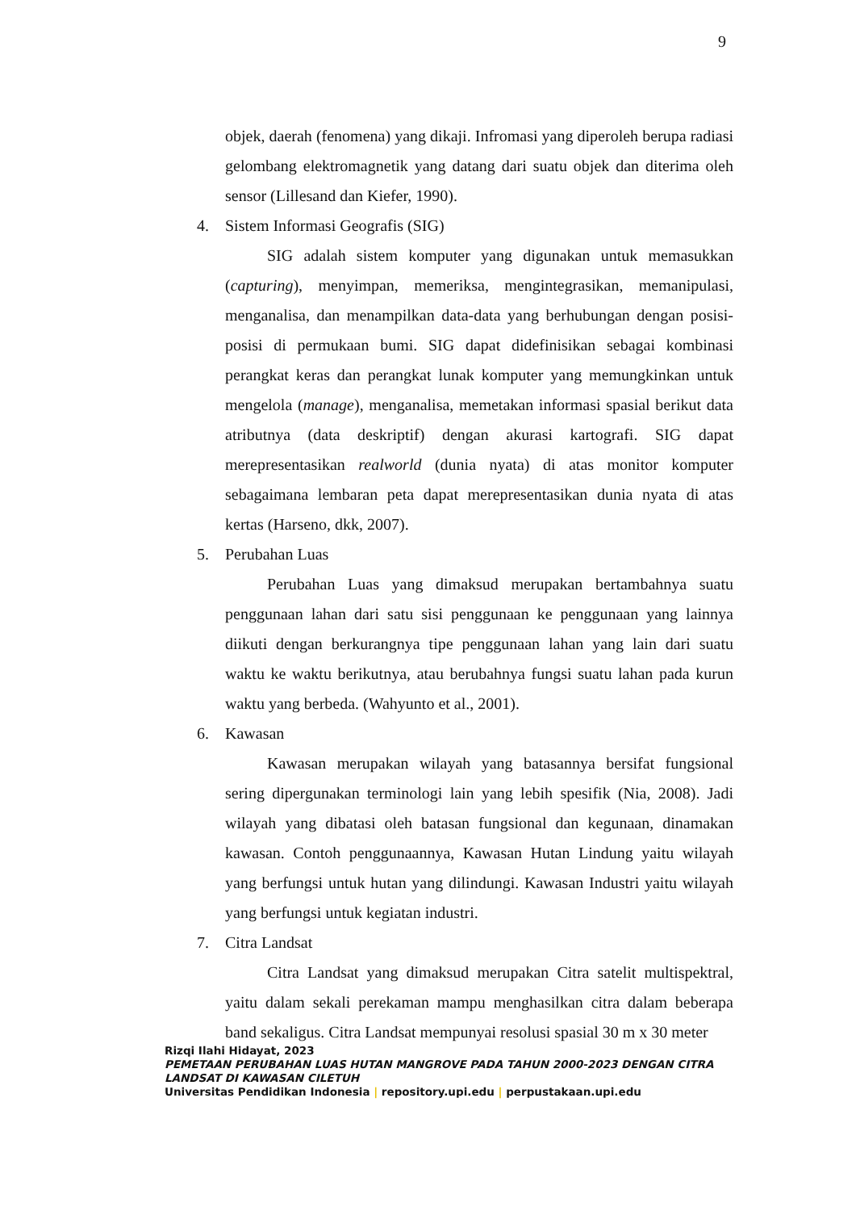9
objek, daerah (fenomena) yang dikaji. Infromasi yang diperoleh berupa radiasi gelombang elektromagnetik yang datang dari suatu objek dan diterima oleh sensor (Lillesand dan Kiefer, 1990).
4. Sistem Informasi Geografis (SIG)
SIG adalah sistem komputer yang digunakan untuk memasukkan (capturing), menyimpan, memeriksa, mengintegrasikan, memanipulasi, menganalisa, dan menampilkan data-data yang berhubungan dengan posisi-posisi di permukaan bumi. SIG dapat didefinisikan sebagai kombinasi perangkat keras dan perangkat lunak komputer yang memungkinkan untuk mengelola (manage), menganalisa, memetakan informasi spasial berikut data atributnya (data deskriptif) dengan akurasi kartografi. SIG dapat merepresentasikan realworld (dunia nyata) di atas monitor komputer sebagaimana lembaran peta dapat merepresentasikan dunia nyata di atas kertas (Harseno, dkk, 2007).
5. Perubahan Luas
Perubahan Luas yang dimaksud merupakan bertambahnya suatu penggunaan lahan dari satu sisi penggunaan ke penggunaan yang lainnya diikuti dengan berkurangnya tipe penggunaan lahan yang lain dari suatu waktu ke waktu berikutnya, atau berubahnya fungsi suatu lahan pada kurun waktu yang berbeda. (Wahyunto et al., 2001).
6. Kawasan
Kawasan merupakan wilayah yang batasannya bersifat fungsional sering dipergunakan terminologi lain yang lebih spesifik (Nia, 2008). Jadi wilayah yang dibatasi oleh batasan fungsional dan kegunaan, dinamakan kawasan. Contoh penggunaannya, Kawasan Hutan Lindung yaitu wilayah yang berfungsi untuk hutan yang dilindungi. Kawasan Industri yaitu wilayah yang berfungsi untuk kegiatan industri.
7. Citra Landsat
Citra Landsat yang dimaksud merupakan Citra satelit multispektral, yaitu dalam sekali perekaman mampu menghasilkan citra dalam beberapa band sekaligus. Citra Landsat mempunyai resolusi spasial 30 m x 30 meter
Rizqi Ilahi Hidayat, 2023
PEMETAAN PERUBAHAN LUAS HUTAN MANGROVE PADA TAHUN 2000-2023 DENGAN CITRA
LANDSAT DI KAWASAN CILETUH
Universitas Pendidikan Indonesia | repository.upi.edu | perpustakaan.upi.edu